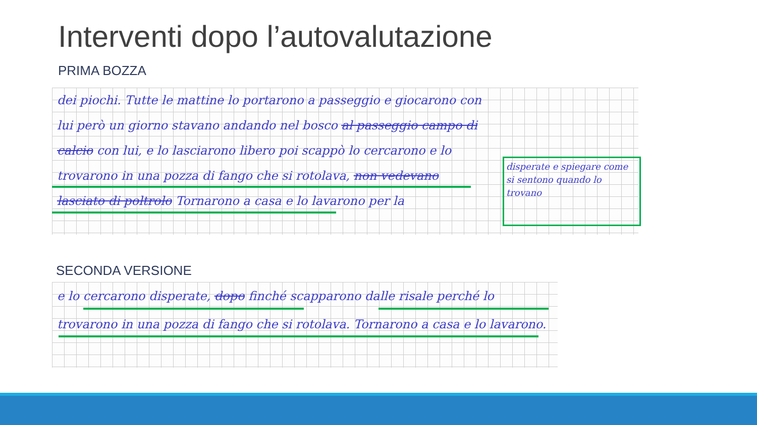Interventi dopo l’autovalutazione
PRIMA BOZZA
dei piochi. Tutte le mattine lo portarono a passeggio e giocarono con lui però un giorno stavano andando nel bosco al passeggio campo di calcio con lui, e lo lasciarono libero poi scappò lo cercarono e lo trovarono in una pozza di fango che si rotolava, non vedevano lasciato di poltrolo Tornarono a casa e lo lavarono per la
disperate e spiegare come si sentono quando lo trovano
SECONDA VERSIONE
e lo cercarono disperate, dopo finché scapparono dalle risale perché lo trovarono in una pozza di fango che si rotolava. Tornarono a casa e lo lavarono.